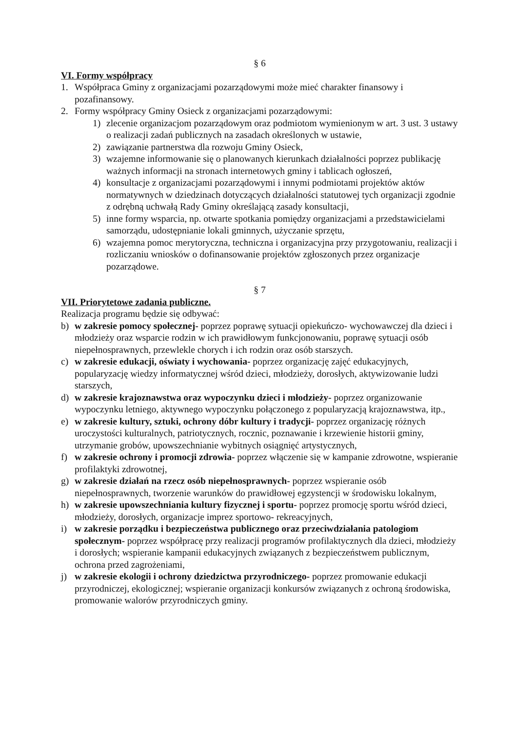§ 6
VI. Formy współpracy
1. Współpraca Gminy z organizacjami pozarządowymi może mieć charakter finansowy i pozafinansowy.
2. Formy współpracy Gminy Osieck z organizacjami pozarządowymi:
1) zlecenie organizacjom pozarządowym oraz podmiotom wymienionym w art. 3 ust. 3 ustawy o realizacji zadań publicznych na zasadach określonych w ustawie,
2) zawiązanie partnerstwa dla rozwoju Gminy Osieck,
3) wzajemne informowanie się o planowanych kierunkach działalności poprzez publikację ważnych informacji na stronach internetowych gminy i tablicach ogłoszeń,
4) konsultacje z organizacjami pozarządowymi i innymi podmiotami projektów aktów normatywnych w dziedzinach dotyczących działalności statutowej tych organizacji zgodnie z odrębną uchwałą Rady Gminy określającą zasady konsultacji,
5) inne formy wsparcia, np. otwarte spotkania pomiędzy organizacjami a przedstawicielami samorządu, udostępnianie lokali gminnych, użyczanie sprzętu,
6) wzajemna pomoc merytoryczna, techniczna i organizacyjna przy przygotowaniu, realizacji i rozliczaniu wniosków o dofinansowanie projektów zgłoszonych przez organizacje pozarządowe.
§ 7
VII. Priorytetowe zadania publiczne.
Realizacja programu będzie się odbywać:
b) w zakresie pomocy społecznej- poprzez poprawę sytuacji opiekuńczo- wychowawczej dla dzieci i młodzieży oraz wsparcie rodzin w ich prawidłowym funkcjonowaniu, poprawę sytuacji osób niepełnosprawnych, przewlekle chorych i ich rodzin oraz osób starszych.
c) w zakresie edukacji, oświaty i wychowania- poprzez organizację zajęć edukacyjnych, popularyzację wiedzy informatycznej wśród dzieci, młodzieży, dorosłych, aktywizowanie ludzi starszych,
d) w zakresie krajoznawstwa oraz wypoczynku dzieci i młodzieży- poprzez organizowanie wypoczynku letniego, aktywnego wypoczynku połączonego z popularyzacją krajoznawstwa, itp.,
e) w zakresie kultury, sztuki, ochrony dóbr kultury i tradycji- poprzez organizację różnych uroczystości kulturalnych, patriotycznych, rocznic, poznawanie i krzewienie historii gminy, utrzymanie grobów, upowszechnianie wybitnych osiągnięć artystycznych,
f) w zakresie ochrony i promocji zdrowia- poprzez włączenie się w kampanie zdrowotne, wspieranie profilaktyki zdrowotnej,
g) w zakresie działań na rzecz osób niepełnosprawnych- poprzez wspieranie osób niepełnosprawnych, tworzenie warunków do prawidłowej egzystencji w środowisku lokalnym,
h) w zakresie upowszechniania kultury fizycznej i sportu- poprzez promocję sportu wśród dzieci, młodzieży, dorosłych, organizacje imprez sportowo- rekreacyjnych,
i) w zakresie porządku i bezpieczeństwa publicznego oraz przeciwdziałania patologiom społecznym- poprzez współpracę przy realizacji programów profilaktycznych dla dzieci, młodzieży i dorosłych; wspieranie kampanii edukacyjnych związanych z bezpieczeństwem publicznym, ochrona przed zagrożeniami,
j) w zakresie ekologii i ochrony dziedzictwa przyrodniczego- poprzez promowanie edukacji przyrodniczej, ekologicznej; wspieranie organizacji konkursów związanych z ochroną środowiska, promowanie walorów przyrodniczych gminy.